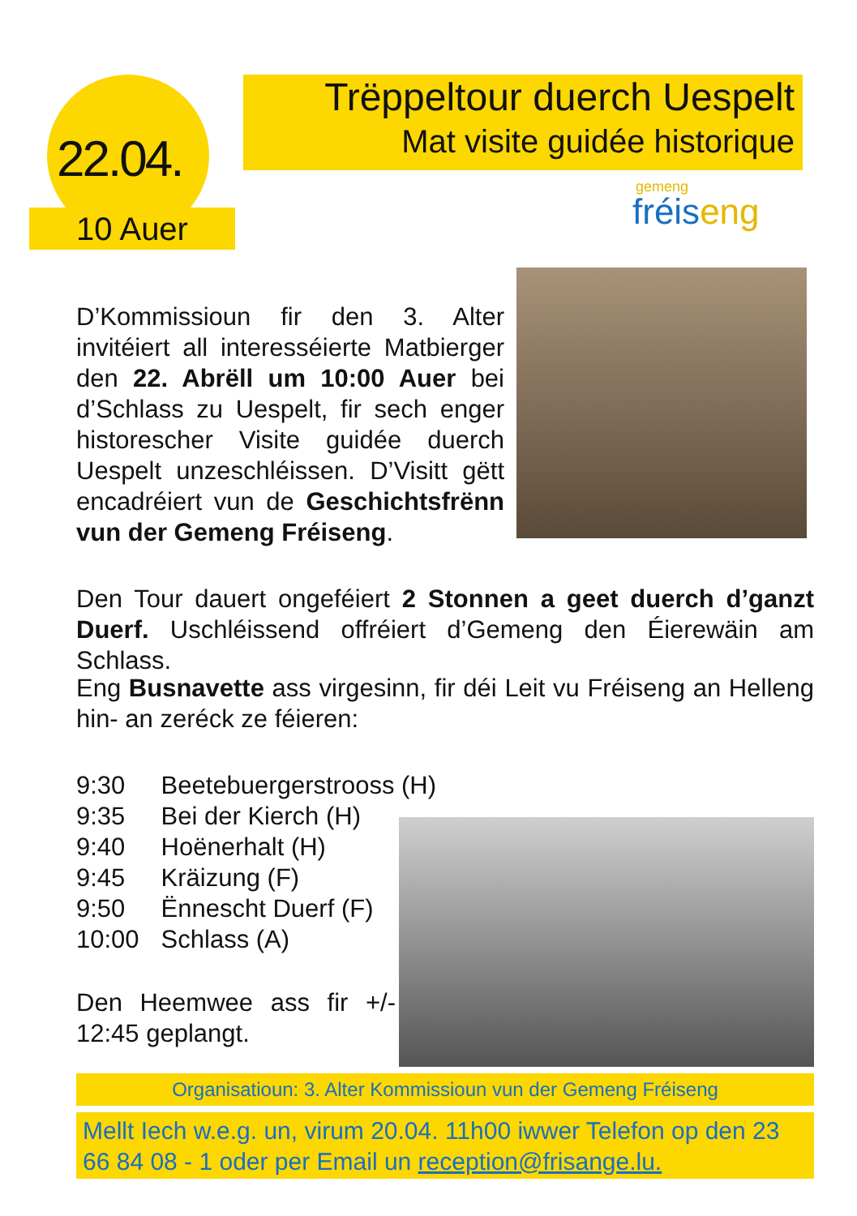22.04.
10 Auer
Trëppeltour duerch Uespelt
Mat visite guidée historique
gemeng
fréiseng
D’Kommissioun fir den 3. Alter invitéiert all interesséierte Matbierger den 22. Abrëll um 10:00 Auer bei d’Schlass zu Uespelt, fir sech enger historescher Visite guidée duerch Uespelt unzeschléissen. D’Visitt gëtt encadréiert vun de Geschichtsfrënn vun der Gemeng Fréiseng.
Den Tour dauert ongeféiert 2 Stonnen a geet duerch d’ganzt Duerf. Uschléissend offréiert d’Gemeng den Éierewäin am Schlass.
Eng Busnavette ass virgesinn, fir déi Leit vu Fréiseng an Helleng hin- an zeréck ze féieren:
9:30 Beetebuergerstrooss (H)
9:35 Bei der Kierch (H)
9:40 Hoënerhalt (H)
9:45 Kräizung (F)
9:50 Ënnescht Duerf (F)
10:00 Schlass (A)
Den Heemwee ass fir +/- 12:45 geplangt.
Organisatioun: 3. Alter Kommissioun vun der Gemeng Fréiseng
Mellt Iech w.e.g. un, virum 20.04. 11h00 iwwer Telefon op den 23 66 84 08 - 1 oder per Email un reception@frisange.lu.